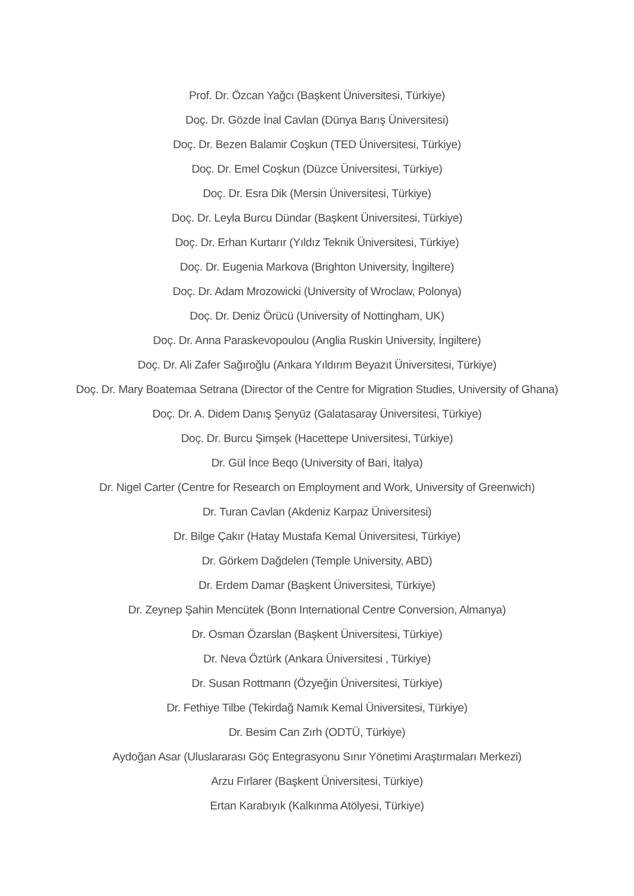Prof. Dr. Özcan Yağcı (Başkent Üniversitesi, Türkiye)
Doç. Dr. Gözde İnal Cavlan (Dünya Barış Üniversitesi)
Doç. Dr. Bezen Balamir Coşkun (TED Üniversitesi, Türkiye)
Doç. Dr. Emel Coşkun (Düzce Üniversitesi, Türkiye)
Doç. Dr. Esra Dik (Mersin Üniversitesi, Türkiye)
Doç. Dr. Leyla Burcu Dündar (Başkent Üniversitesi, Türkiye)
Doç. Dr. Erhan Kurtarır (Yıldız Teknik Üniversitesi, Türkiye)
Doç. Dr. Eugenia Markova (Brighton University, İngiltere)
Doç. Dr. Adam Mrozowicki (University of Wroclaw, Polonya)
Doç. Dr. Deniz Örücü (University of Nottingham, UK)
Doç. Dr. Anna Paraskevopoulou (Anglia Ruskin University, İngiltere)
Doç. Dr. Ali Zafer Sağıroğlu (Ankara Yıldırım Beyazıt Üniversitesi, Türkiye)
Doç. Dr. Mary Boatemaa Setrana (Director of the Centre for Migration Studies, University of Ghana)
Doç. Dr. A. Didem Danış Şenyüz (Galatasaray Üniversitesi, Türkiye)
Doç. Dr. Burcu Şimşek (Hacettepe Universitesi, Türkiye)
Dr. Gül İnce Beqo (University of Bari, İtalya)
Dr. Nigel Carter (Centre for Research on Employment and Work, University of Greenwich)
Dr. Turan Cavlan (Akdeniz Karpaz Üniversitesi)
Dr. Bilge Çakır (Hatay Mustafa Kemal Üniversitesi, Türkiye)
Dr. Görkem Dağdelen (Temple University, ABD)
Dr. Erdem Damar (Başkent Üniversitesi, Türkiye)
Dr. Zeynep Şahin Mencütek (Bonn International Centre Conversion, Almanya)
Dr. Osman Özarslan (Başkent Üniversitesi, Türkiye)
Dr. Neva Öztürk (Ankara Üniversitesi , Türkiye)
Dr. Susan Rottmann (Özyeğin Üniversitesi, Türkiye)
Dr. Fethiye Tilbe (Tekirdağ Namık Kemal Üniversitesi, Türkiye)
Dr. Besim Can Zırh (ODTÜ, Türkiye)
Aydoğan Asar (Uluslararası Göç Entegrasyonu Sınır Yönetimi Araştırmaları Merkezi)
Arzu Fırlarer (Başkent Üniversitesi, Türkiye)
Ertan Karabıyık (Kalkınma Atölyesi, Türkiye)